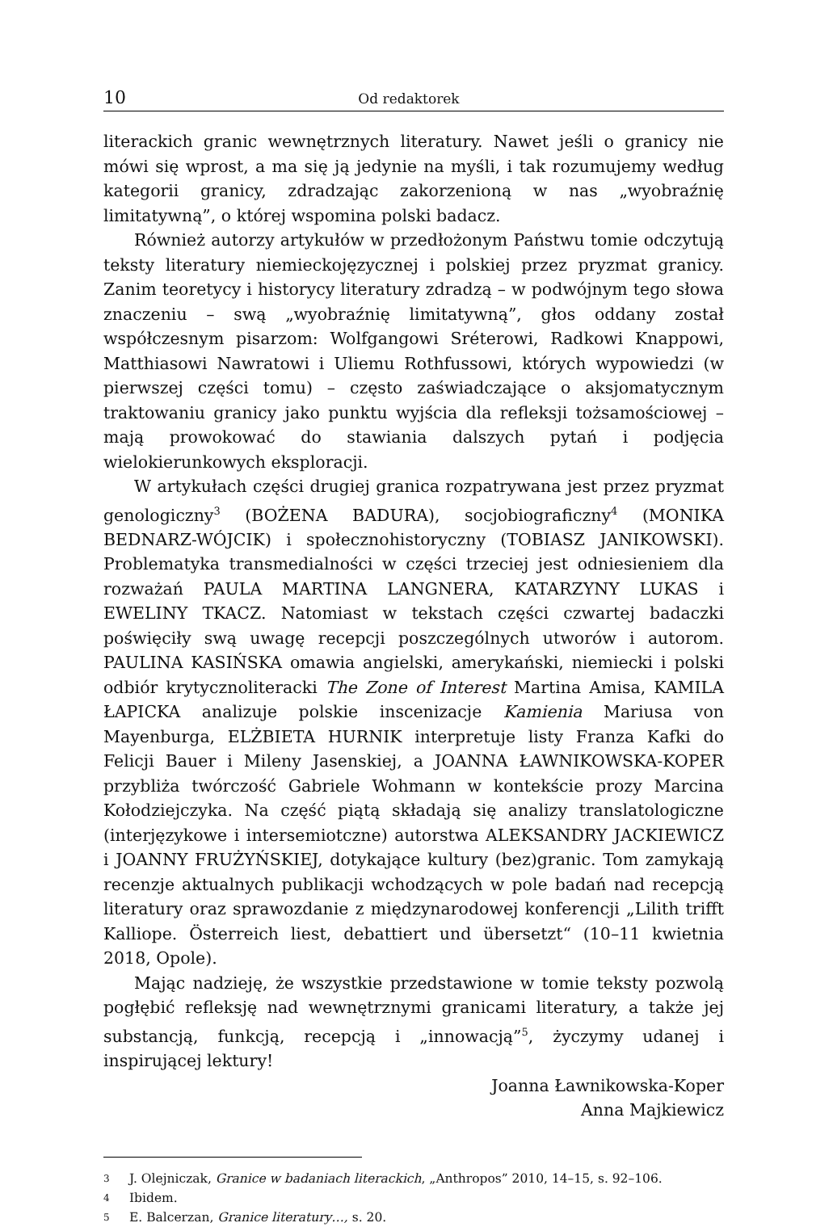10 Od redaktorek
literackich granic wewnętrznych literatury. Nawet jeśli o granicy nie mówi się wprost, a ma się ją jedynie na myśli, i tak rozumujemy według kategorii granicy, zdradzając zakorzenioną w nas „wyobraźnię limitatywną”, o której wspomina polski badacz.
Również autorzy artykułów w przedłożonym Państwu tomie odczytują teksty literatury niemieckojęzycznej i polskiej przez pryzmat granicy. Zanim teoretycy i historycy literatury zdradzą – w podwójnym tego słowa znaczeniu – swą „wyobraźnię limitatywną”, głos oddany został współczesnym pisarzom: Wolfgangowi Sréterowi, Radkowi Knappowi, Matthiasowi Nawratowi i Uliemu Rothfussowi, których wypowiedzi (w pierwszej części tomu) – często zaświadczające o aksjomatycznym traktowaniu granicy jako punktu wyjścia dla refleksji tożsamościowej – mają prowokować do stawiania dalszych pytań i podjęcia wielokierunkowych eksploracji.
W artykułach części drugiej granica rozpatrywana jest przez pryzmat genologiczny<sup>3</sup> (BOŻENA BADURA), socjobiograficzny<sup>4</sup> (MONIKA BEDNARZ-WÓJCIK) i społecznohistoryczny (TOBIASZ JANIKOWSKI). Problematyka transmedialności w części trzeciej jest odniesieniem dla rozważań PAULA MARTINA LANGNERA, KATARZYNY LUKAS i EWELINY TKACZ. Natomiast w tekstach części czwartej badaczki poświęciły swą uwagę recepcji poszczególnych utworów i autorom. PAULINA KASIŃSKA omawia angielski, amerykański, niemiecki i polski odbiór krytycznoliteracki The Zone of Interest Martina Amisa, KAMILA ŁAPICKA analizuje polskie inscenizacje Kamienia Mariusa von Mayenburga, ELŻBIETA HURNIK interpretuje listy Franza Kafki do Felicji Bauer i Mileny Jasenskiej, a JOANNA ŁAWNIKOWSKA-KOPER przybliża twórczość Gabriele Wohmann w kontekście prozy Marcina Kołodziejczyka. Na część piątą składają się analizy translatologiczne (interjęzykowe i intersemiotczne) autorstwa ALEKSANDRY JACKIEWICZ i JOANNY FRUŻYŃSKIEJ, dotykające kultury (bez)granic. Tom zamykają recenzje aktualnych publikacji wchodzących w pole badań nad recepcją literatury oraz sprawozdanie z międzynarodowej konferencji „Lilith trifft Kalliope. Österreich liest, debattiert und übersetzt“ (10–11 kwietnia 2018, Opole).
Mając nadzieję, że wszystkie przedstawione w tomie teksty pozwolą pogłębić refleksję nad wewnętrznymi granicami literatury, a także jej substancją, funkcją, recepcją i „innowacją”<sup>5</sup>, życzymy udanej i inspirującej lektury!
Joanna Ławnikowska-Koper
Anna Majkiewicz
3 J. Olejniczak, Granice w badaniach literackich, „Anthropos” 2010, 14–15, s. 92–106.
4 Ibidem.
5 E. Balcerzan, Granice literatury…, s. 20.